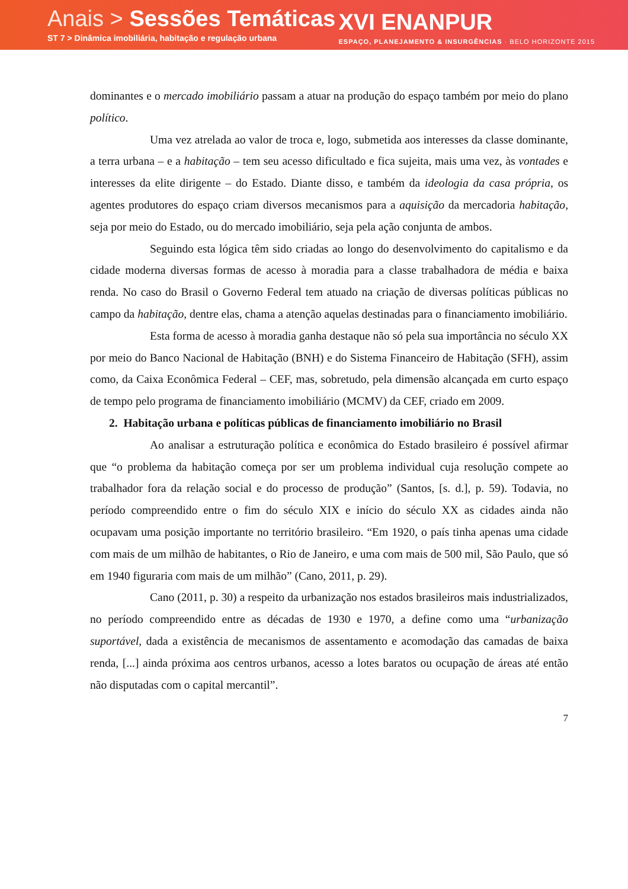Anais > Sessões Temáticas
ST 7 > Dinâmica imobiliária, habitação e regulação urbana
XVI ENANPUR
ESPAÇO, PLANEJAMENTO & INSURGÊNCIAS · BELO HORIZONTE 2015
dominantes e o mercado imobiliário passam a atuar na produção do espaço também por meio do plano político.
Uma vez atrelada ao valor de troca e, logo, submetida aos interesses da classe dominante, a terra urbana – e a habitação – tem seu acesso dificultado e fica sujeita, mais uma vez, às vontades e interesses da elite dirigente – do Estado. Diante disso, e também da ideologia da casa própria, os agentes produtores do espaço criam diversos mecanismos para a aquisição da mercadoria habitação, seja por meio do Estado, ou do mercado imobiliário, seja pela ação conjunta de ambos.
Seguindo esta lógica têm sido criadas ao longo do desenvolvimento do capitalismo e da cidade moderna diversas formas de acesso à moradia para a classe trabalhadora de média e baixa renda. No caso do Brasil o Governo Federal tem atuado na criação de diversas políticas públicas no campo da habitação, dentre elas, chama a atenção aquelas destinadas para o financiamento imobiliário.
Esta forma de acesso à moradia ganha destaque não só pela sua importância no século XX por meio do Banco Nacional de Habitação (BNH) e do Sistema Financeiro de Habitação (SFH), assim como, da Caixa Econômica Federal – CEF, mas, sobretudo, pela dimensão alcançada em curto espaço de tempo pelo programa de financiamento imobiliário (MCMV) da CEF, criado em 2009.
2. Habitação urbana e políticas públicas de financiamento imobiliário no Brasil
Ao analisar a estruturação política e econômica do Estado brasileiro é possível afirmar que “o problema da habitação começa por ser um problema individual cuja resolução compete ao trabalhador fora da relação social e do processo de produção” (Santos, [s. d.], p. 59). Todavia, no período compreendido entre o fim do século XIX e início do século XX as cidades ainda não ocupavam uma posição importante no território brasileiro. “Em 1920, o país tinha apenas uma cidade com mais de um milhão de habitantes, o Rio de Janeiro, e uma com mais de 500 mil, São Paulo, que só em 1940 figuraria com mais de um milhão” (Cano, 2011, p. 29).
Cano (2011, p. 30) a respeito da urbanização nos estados brasileiros mais industrializados, no período compreendido entre as décadas de 1930 e 1970, a define como uma “urbanização suportável, dada a existência de mecanismos de assentamento e acomodação das camadas de baixa renda, [...] ainda próxima aos centros urbanos, acesso a lotes baratos ou ocupação de áreas até então não disputadas com o capital mercantil”.
7